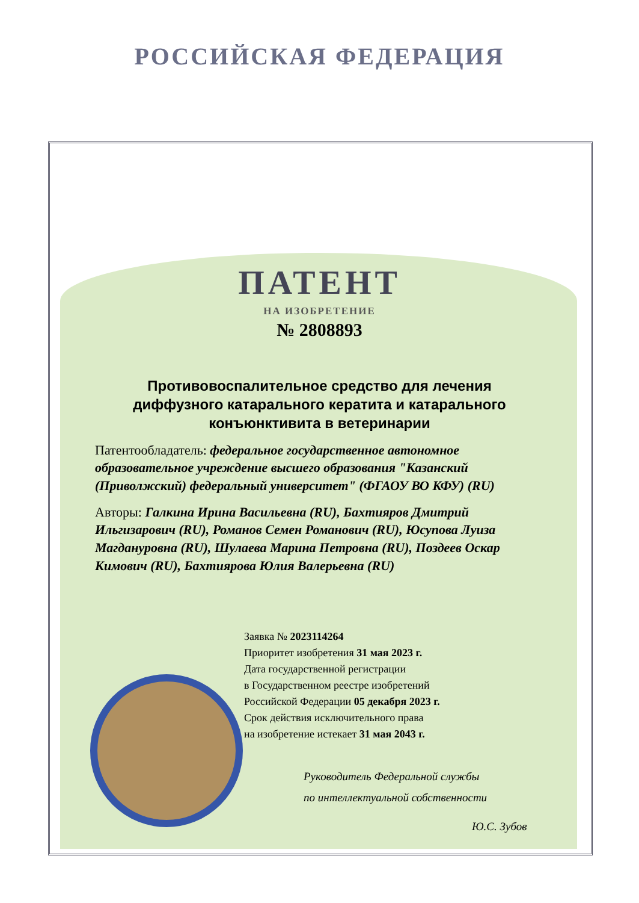РОССИЙСКАЯ ФЕДЕРАЦИЯ
ПАТЕНТ
НА ИЗОБРЕТЕНИЕ
№ 2808893
Противовоспалительное средство для лечения диффузного катарального кератита и катарального конъюнктивита в ветеринарии
Патентообладатель: федеральное государственное автономное образовательное учреждение высшего образования "Казанский (Приволжский) федеральный университет" (ФГАОУ ВО КФУ) (RU)
Авторы: Галкина Ирина Васильевна (RU), Бахтияров Дмитрий Ильгизарович (RU), Романов Семен Романович (RU), Юсупова Луиза Магдануровна (RU), Шулаева Марина Петровна (RU), Поздеев Оскар Кимович (RU), Бахтиярова Юлия Валерьевна (RU)
Заявка № 2023114264
Приоритет изобретения 31 мая 2023 г.
Дата государственной регистрации
в Государственном реестре изобретений
Российской Федерации 05 декабря 2023 г.
Срок действия исключительного права
на изобретение истекает 31 мая 2043 г.
Руководитель Федеральной службы
по интеллектуальной собственности
Ю.С. Зубов